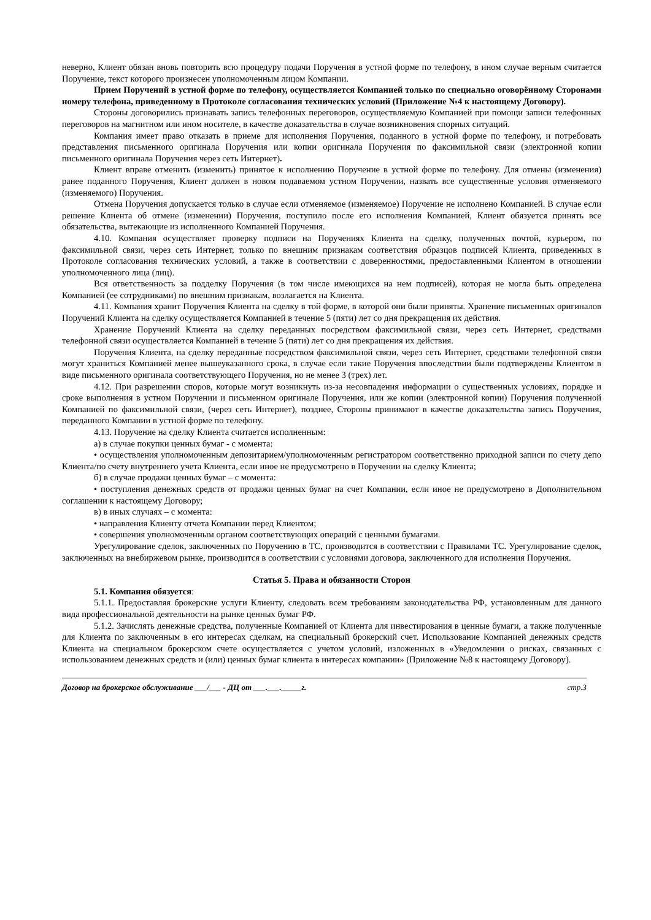неверно, Клиент обязан вновь повторить всю процедуру подачи Поручения в устной форме по телефону, в ином случае верным считается Поручение, текст которого произнесен уполномоченным лицом Компании.
Прием Поручений в устной форме по телефону, осуществляется Компанией только по специально оговорённому Сторонами номеру телефона, приведенному в Протоколе согласования технических условий (Приложение №4 к настоящему Договору).
Стороны договорились признавать запись телефонных переговоров, осуществляемую Компанией при помощи записи телефонных переговоров на магнитном или ином носителе, в качестве доказательства в случае возникновения спорных ситуаций.
Компания имеет право отказать в приеме для исполнения Поручения, поданного в устной форме по телефону, и потребовать представления письменного оригинала Поручения или копии оригинала Поручения по факсимильной связи (электронной копии письменного оригинала Поручения через сеть Интернет).
Клиент вправе отменить (изменить) принятое к исполнению Поручение в устной форме по телефону. Для отмены (изменения) ранее поданного Поручения, Клиент должен в новом подаваемом устном Поручении, назвать все существенные условия отменяемого (изменяемого) Поручения.
Отмена Поручения допускается только в случае если отменяемое (изменяемое) Поручение не исполнено Компанией. В случае если решение Клиента об отмене (изменении) Поручения, поступило после его исполнения Компанией, Клиент обязуется принять все обязательства, вытекающие из исполненного Компанией Поручения.
4.10. Компания осуществляет проверку подписи на Поручениях Клиента на сделку, полученных почтой, курьером, по факсимильной связи, через сеть Интернет, только по внешним признакам соответствия образцов подписей Клиента, приведенных в Протоколе согласования технических условий, а также в соответствии с доверенностями, предоставленными Клиентом в отношении уполномоченного лица (лиц).
Вся ответственность за подделку Поручения (в том числе имеющихся на нем подписей), которая не могла быть определена Компанией (ее сотрудниками) по внешним признакам, возлагается на Клиента.
4.11. Компания хранит Поручения Клиента на сделку в той форме, в которой они были приняты. Хранение письменных оригиналов Поручений Клиента на сделку осуществляется Компанией в течение 5 (пяти) лет со дня прекращения их действия.
Хранение Поручений Клиента на сделку переданных посредством факсимильной связи, через сеть Интернет, средствами телефонной связи осуществляется Компанией в течение 5 (пяти) лет со дня прекращения их действия.
Поручения Клиента, на сделку переданные посредством факсимильной связи, через сеть Интернет, средствами телефонной связи могут храниться Компанией менее вышеуказанного срока, в случае если такие Поручения впоследствии были подтверждены Клиентом в виде письменного оригинала соответствующего Поручения, но не менее 3 (трех) лет.
4.12. При разрешении споров, которые могут возникнуть из-за несовпадения информации о существенных условиях, порядке и сроке выполнения в устном Поручении и письменном оригинале Поручения, или же копии (электронной копии) Поручения полученной Компанией по факсимильной связи, (через сеть Интернет), позднее, Стороны принимают в качестве доказательства запись Поручения, переданного Компании в устной форме по телефону.
4.13. Поручение на сделку Клиента считается исполненным:
а) в случае покупки ценных бумаг - с момента:
• осуществления уполномоченным депозитарием/уполномоченным регистратором соответственно приходной записи по счету депо Клиента/по счету внутреннего учета Клиента, если иное не предусмотрено в Поручении на сделку Клиента;
б) в случае продажи ценных бумаг – с момента:
• поступления денежных средств от продажи ценных бумаг на счет Компании, если иное не предусмотрено в Дополнительном соглашении к настоящему Договору;
в) в иных случаях – с момента:
• направления Клиенту отчета Компании перед Клиентом;
• совершения уполномоченным органом соответствующих операций с ценными бумагами.
Урегулирование сделок, заключенных по Поручению в ТС, производится в соответствии с Правилами ТС. Урегулирование сделок, заключенных на внебиржевом рынке, производится в соответствии с условиями договора, заключенного для исполнения Поручения.
Статья 5. Права и обязанности Сторон
5.1. Компания обязуется:
5.1.1. Предоставляя брокерские услуги Клиенту, следовать всем требованиям законодательства РФ, установленным для данного вида профессиональной деятельности на рынке ценных бумаг РФ.
5.1.2. Зачислять денежные средства, полученные Компанией от Клиента для инвестирования в ценные бумаги, а также полученные для Клиента по заключенным в его интересах сделкам, на специальный брокерский счет. Использование Компанией денежных средств Клиента на специальном брокерском счете осуществляется с учетом условий, изложенных в «Уведомлении о рисках, связанных с использованием денежных средств и (или) ценных бумаг клиента в интересах компании» (Приложение №8 к настоящему Договору).
Договор на брокерское обслуживание ___/___ - ДЦ от ___.___._____г. стр.3